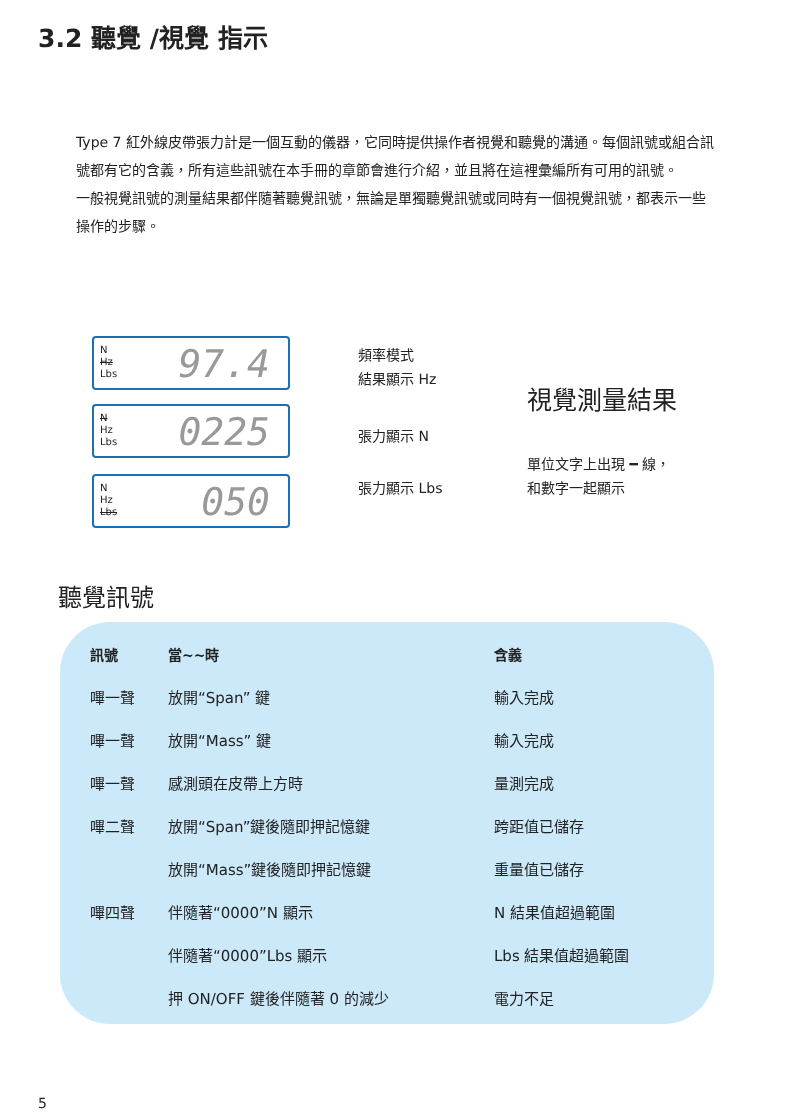3.2 聽覺 /視覺 指示
Type 7 紅外線皮帶張力計是一個互動的儀器，它同時提供操作者視覺和聽覺的溝通。每個訊號或組合訊號都有它的含義，所有這些訊號在本手冊的章節會進行介紹，並且將在這裡彙編所有可用的訊號。
一般視覺訊號的測量結果都伴隨著聽覺訊號，無論是單獨聽覺訊號或同時有一個視覺訊號，都表示一些操作的步驟。
N
Hz
Lbs
97.4
N
Hz
Lbs
0225
N
Hz
Lbs
050
頻率模式
結果顯示 Hz
張力顯示 N
張力顯示 Lbs
視覺測量結果
單位文字上出現 ━ 線，
和數字一起顯示
聽覺訊號
| 訊號 | 當~~時 | 含義 |
| --- | --- | --- |
| 嗶一聲 | 放開“Span” 鍵 | 輸入完成 |
| 嗶一聲 | 放開“Mass” 鍵 | 輸入完成 |
| 嗶一聲 | 感測頭在皮帶上方時 | 量測完成 |
| 嗶二聲 | 放開“Span”鍵後隨即押記憶鍵 | 跨距值已儲存 |
| | 放開“Mass”鍵後隨即押記憶鍵 | 重量值已儲存 |
| 嗶四聲 | 伴隨著“0000”N 顯示 | N 結果值超過範圍 |
| | 伴隨著“0000”Lbs 顯示 | Lbs 結果值超過範圍 |
| | 押 ON/OFF 鍵後伴隨著 0 的減少 | 電力不足 |
5